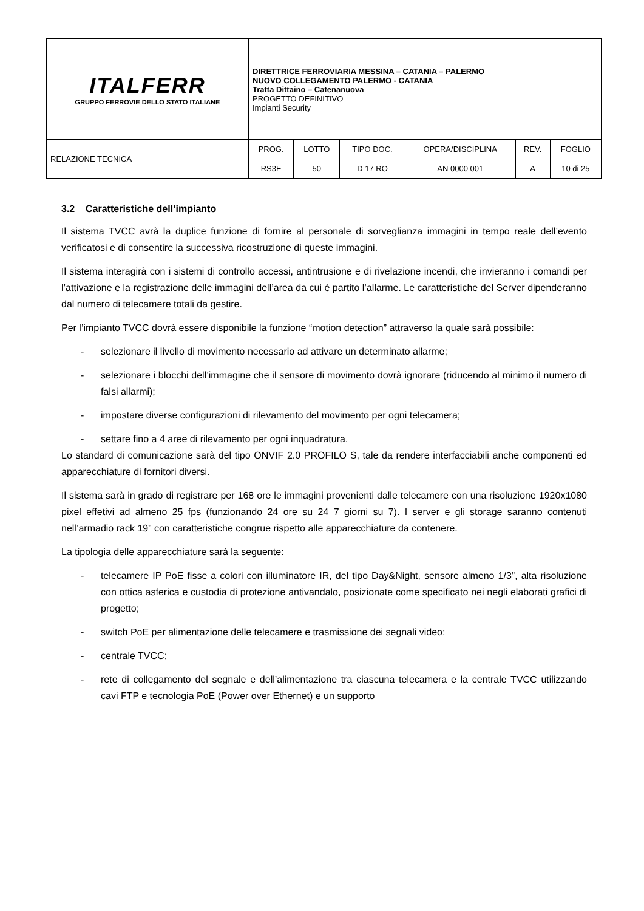| ITALFERR GRUPPO FERROVIE DELLO STATO ITALIANE | DIRETTRICE FERROVIARIA MESSINA – CATANIA – PALERMO NUOVO COLLEGAMENTO PALERMO - CATANIA Tratta Dittaino – Catenanuova PROGETTO DEFINITIVO Impianti Security | | | | | |
| RELAZIONE TECNICA | PROG. | LOTTO | TIPO DOC. | OPERA/DISCIPLINA | REV. | FOGLIO |
| | RS3E | 50 | D 17 RO | AN 0000 001 | A | 10 di 25 |
3.2 Caratteristiche dell’impianto
Il sistema TVCC avrà la duplice funzione di fornire al personale di sorveglianza immagini in tempo reale dell’evento verificatosi e di consentire la successiva ricostruzione di queste immagini.
Il sistema interagirà con i sistemi di controllo accessi, antintrusione e di rivelazione incendi, che invieranno i comandi per l’attivazione e la registrazione delle immagini dell’area da cui è partito l’allarme. Le caratteristiche del Server dipenderanno dal numero di telecamere totali da gestire.
Per l’impianto TVCC dovrà essere disponibile la funzione “motion detection” attraverso la quale sarà possibile:
- selezionare il livello di movimento necessario ad attivare un determinato allarme;
- selezionare i blocchi dell’immagine che il sensore di movimento dovrà ignorare (riducendo al minimo il numero di falsi allarmi);
- impostare diverse configurazioni di rilevamento del movimento per ogni telecamera;
- settare fino a 4 aree di rilevamento per ogni inquadratura.
Lo standard di comunicazione sarà del tipo ONVIF 2.0 PROFILO S, tale da rendere interfacciabili anche componenti ed apparecchiature di fornitori diversi.
Il sistema sarà in grado di registrare per 168 ore le immagini provenienti dalle telecamere con una risoluzione 1920x1080 pixel effetivi ad almeno 25 fps (funzionando 24 ore su 24 7 giorni su 7). I server e gli storage saranno contenuti nell’armadio rack 19” con caratteristiche congrue rispetto alle apparecchiature da contenere.
La tipologia delle apparecchiature sarà la seguente:
- telecamere IP PoE fisse a colori con illuminatore IR, del tipo Day&Night, sensore almeno 1/3”, alta risoluzione con ottica asferica e custodia di protezione antivandalo, posizionate come specificato nei negli elaborati grafici di progetto;
- switch PoE per alimentazione delle telecamere e trasmissione dei segnali video;
- centrale TVCC;
- rete di collegamento del segnale e dell’alimentazione tra ciascuna telecamera e la centrale TVCC utilizzando cavi FTP e tecnologia PoE (Power over Ethernet) e un supporto